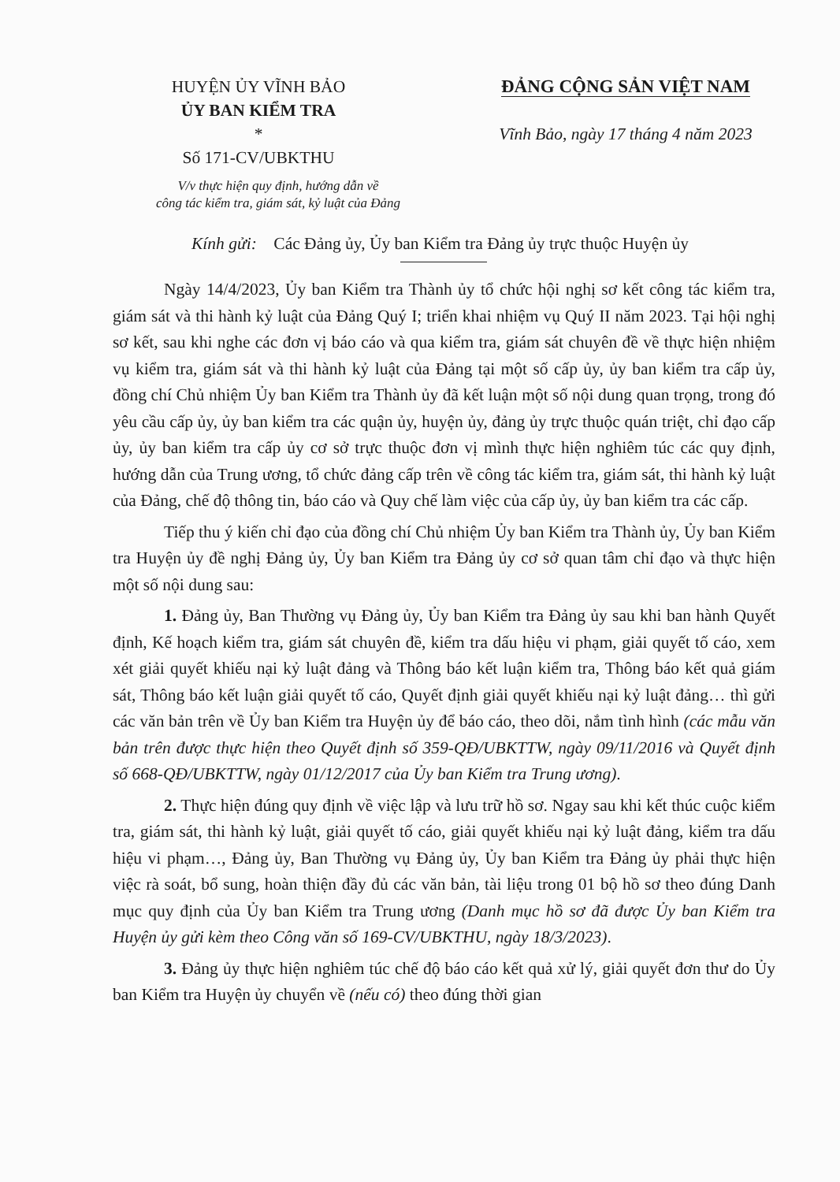HUYỆN ỦY VĨNH BẢO
ỦY BAN KIỂM TRA
*
Số 171-CV/UBKTHU
ĐẢNG CỘNG SẢN VIỆT NAM
Vĩnh Bảo, ngày 17 tháng 4 năm 2023
V/v thực hiện quy định, hướng dẫn về
công tác kiểm tra, giám sát, kỷ luật của Đảng
Kính gửi: Các Đảng ủy, Ủy ban Kiểm tra Đảng ủy trực thuộc Huyện ủy
Ngày 14/4/2023, Ủy ban Kiểm tra Thành ủy tổ chức hội nghị sơ kết công tác kiểm tra, giám sát và thi hành kỷ luật của Đảng Quý I; triển khai nhiệm vụ Quý II năm 2023. Tại hội nghị sơ kết, sau khi nghe các đơn vị báo cáo và qua kiểm tra, giám sát chuyên đề về thực hiện nhiệm vụ kiểm tra, giám sát và thi hành kỷ luật của Đảng tại một số cấp ủy, ủy ban kiểm tra cấp ủy, đồng chí Chủ nhiệm Ủy ban Kiểm tra Thành ủy đã kết luận một số nội dung quan trọng, trong đó yêu cầu cấp ủy, ủy ban kiểm tra các quận ủy, huyện ủy, đảng ủy trực thuộc quán triệt, chỉ đạo cấp ủy, ủy ban kiểm tra cấp ủy cơ sở trực thuộc đơn vị mình thực hiện nghiêm túc các quy định, hướng dẫn của Trung ương, tổ chức đảng cấp trên về công tác kiểm tra, giám sát, thi hành kỷ luật của Đảng, chế độ thông tin, báo cáo và Quy chế làm việc của cấp ủy, ủy ban kiểm tra các cấp.
Tiếp thu ý kiến chỉ đạo của đồng chí Chủ nhiệm Ủy ban Kiểm tra Thành ủy, Ủy ban Kiểm tra Huyện ủy đề nghị Đảng ủy, Ủy ban Kiểm tra Đảng ủy cơ sở quan tâm chỉ đạo và thực hiện một số nội dung sau:
1. Đảng ủy, Ban Thường vụ Đảng ủy, Ủy ban Kiểm tra Đảng ủy sau khi ban hành Quyết định, Kế hoạch kiểm tra, giám sát chuyên đề, kiểm tra dấu hiệu vi phạm, giải quyết tố cáo, xem xét giải quyết khiếu nại kỷ luật đảng và Thông báo kết luận kiểm tra, Thông báo kết quả giám sát, Thông báo kết luận giải quyết tố cáo, Quyết định giải quyết khiếu nại kỷ luật đảng… thì gửi các văn bản trên về Ủy ban Kiểm tra Huyện ủy để báo cáo, theo dõi, nắm tình hình (các mẫu văn bản trên được thực hiện theo Quyết định số 359-QĐ/UBKTTW, ngày 09/11/2016 và Quyết định số 668-QĐ/UBKTTW, ngày 01/12/2017 của Ủy ban Kiểm tra Trung ương).
2. Thực hiện đúng quy định về việc lập và lưu trữ hồ sơ. Ngay sau khi kết thúc cuộc kiểm tra, giám sát, thi hành kỷ luật, giải quyết tố cáo, giải quyết khiếu nại kỷ luật đảng, kiểm tra dấu hiệu vi phạm…, Đảng ủy, Ban Thường vụ Đảng ủy, Ủy ban Kiểm tra Đảng ủy phải thực hiện việc rà soát, bổ sung, hoàn thiện đầy đủ các văn bản, tài liệu trong 01 bộ hồ sơ theo đúng Danh mục quy định của Ủy ban Kiểm tra Trung ương (Danh mục hồ sơ đã được Ủy ban Kiểm tra Huyện ủy gửi kèm theo Công văn số 169-CV/UBKTHU, ngày 18/3/2023).
3. Đảng ủy thực hiện nghiêm túc chế độ báo cáo kết quả xử lý, giải quyết đơn thư do Ủy ban Kiểm tra Huyện ủy chuyển về (nếu có) theo đúng thời gian